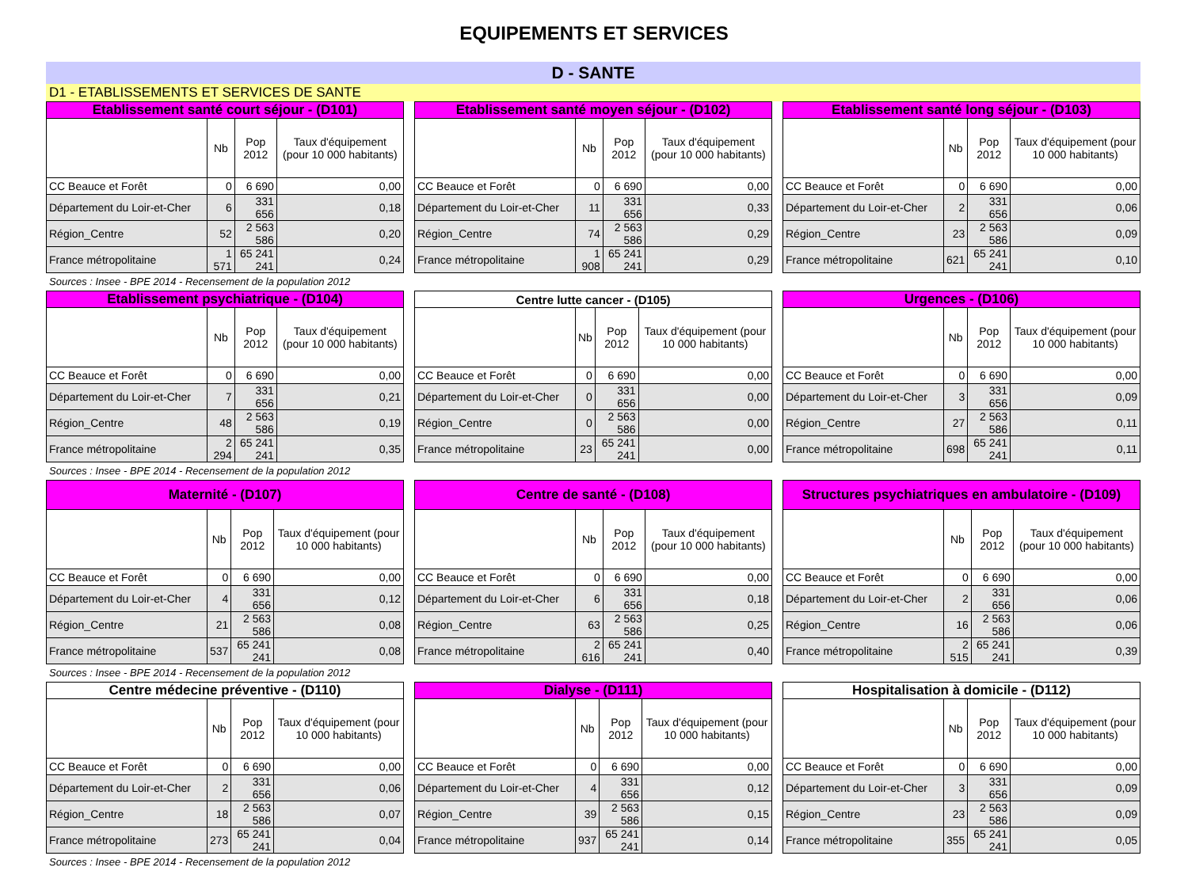EQUIPEMENTS ET SERVICES
D - SANTE
D1 - ETABLISSEMENTS ET SERVICES DE SANTE
| Etablissement santé court séjour - (D101) | | | |
| --- | --- | --- | --- |
| | Nb | Pop 2012 | Taux d'équipement (pour 10 000 habitants) |
| CC Beauce et Forêt | 0 | 6 690 | 0,00 |
| Département du Loir-et-Cher | 6 | 331 656 | 0,18 |
| Région_Centre | 52 | 2 563 586 | 0,20 |
| France métropolitaine | 1 571 | 65 241 241 | 0,24 |
| Etablissement santé moyen séjour - (D102) | | | |
| --- | --- | --- | --- |
| | Nb | Pop 2012 | Taux d'équipement (pour 10 000 habitants) |
| CC Beauce et Forêt | 0 | 6 690 | 0,00 |
| Département du Loir-et-Cher | 11 | 331 656 | 0,33 |
| Région_Centre | 74 | 2 563 586 | 0,29 |
| France métropolitaine | 1 908 | 65 241 241 | 0,29 |
| Etablissement santé long séjour - (D103) | | | |
| --- | --- | --- | --- |
| | Nb | Pop 2012 | Taux d'équipement (pour 10 000 habitants) |
| CC Beauce et Forêt | 0 | 6 690 | 0,00 |
| Département du Loir-et-Cher | 2 | 331 656 | 0,06 |
| Région_Centre | 23 | 2 563 586 | 0,09 |
| France métropolitaine | 621 | 65 241 241 | 0,10 |
Sources : Insee - BPE 2014 - Recensement de la population 2012
| Etablissement psychiatrique - (D104) | | | |
| --- | --- | --- | --- |
| | Nb | Pop 2012 | Taux d'équipement (pour 10 000 habitants) |
| CC Beauce et Forêt | 0 | 6 690 | 0,00 |
| Département du Loir-et-Cher | 7 | 331 656 | 0,21 |
| Région_Centre | 48 | 2 563 586 | 0,19 |
| France métropolitaine | 2 294 | 65 241 241 | 0,35 |
| Centre lutte cancer - (D105) | | | |
| --- | --- | --- | --- |
| | Nb | Pop 2012 | Taux d'équipement (pour 10 000 habitants) |
| CC Beauce et Forêt | 0 | 6 690 | 0,00 |
| Département du Loir-et-Cher | 0 | 331 656 | 0,00 |
| Région_Centre | 0 | 2 563 586 | 0,00 |
| France métropolitaine | 23 | 65 241 241 | 0,00 |
| Urgences - (D106) | | | |
| --- | --- | --- | --- |
| | Nb | Pop 2012 | Taux d'équipement (pour 10 000 habitants) |
| CC Beauce et Forêt | 0 | 6 690 | 0,00 |
| Département du Loir-et-Cher | 3 | 331 656 | 0,09 |
| Région_Centre | 27 | 2 563 586 | 0,11 |
| France métropolitaine | 698 | 65 241 241 | 0,11 |
Sources : Insee - BPE 2014 - Recensement de la population 2012
| Maternité - (D107) | | | |
| --- | --- | --- | --- |
| | Nb | Pop 2012 | Taux d'équipement (pour 10 000 habitants) |
| CC Beauce et Forêt | 0 | 6 690 | 0,00 |
| Département du Loir-et-Cher | 4 | 331 656 | 0,12 |
| Région_Centre | 21 | 2 563 586 | 0,08 |
| France métropolitaine | 537 | 65 241 241 | 0,08 |
| Centre de santé - (D108) | | | |
| --- | --- | --- | --- |
| | Nb | Pop 2012 | Taux d'équipement (pour 10 000 habitants) |
| CC Beauce et Forêt | 0 | 6 690 | 0,00 |
| Département du Loir-et-Cher | 6 | 331 656 | 0,18 |
| Région_Centre | 63 | 2 563 586 | 0,25 |
| France métropolitaine | 2 616 | 65 241 241 | 0,40 |
| Structures psychiatriques en ambulatoire - (D109) | | | |
| --- | --- | --- | --- |
| | Nb | Pop 2012 | Taux d'équipement (pour 10 000 habitants) |
| CC Beauce et Forêt | 0 | 6 690 | 0,00 |
| Département du Loir-et-Cher | 2 | 331 656 | 0,06 |
| Région_Centre | 16 | 2 563 586 | 0,06 |
| France métropolitaine | 2 515 | 65 241 241 | 0,39 |
Sources : Insee - BPE 2014 - Recensement de la population 2012
| Centre médecine préventive - (D110) | | | |
| --- | --- | --- | --- |
| | Nb | Pop 2012 | Taux d'équipement (pour 10 000 habitants) |
| CC Beauce et Forêt | 0 | 6 690 | 0,00 |
| Département du Loir-et-Cher | 2 | 331 656 | 0,06 |
| Région_Centre | 18 | 2 563 586 | 0,07 |
| France métropolitaine | 273 | 65 241 241 | 0,04 |
| Dialyse - (D111) | | | |
| --- | --- | --- | --- |
| | Nb | Pop 2012 | Taux d'équipement (pour 10 000 habitants) |
| CC Beauce et Forêt | 0 | 6 690 | 0,00 |
| Département du Loir-et-Cher | 4 | 331 656 | 0,12 |
| Région_Centre | 39 | 2 563 586 | 0,15 |
| France métropolitaine | 937 | 65 241 241 | 0,14 |
| Hospitalisation à domicile - (D112) | | | |
| --- | --- | --- | --- |
| | Nb | Pop 2012 | Taux d'équipement (pour 10 000 habitants) |
| CC Beauce et Forêt | 0 | 6 690 | 0,00 |
| Département du Loir-et-Cher | 3 | 331 656 | 0,09 |
| Région_Centre | 23 | 2 563 586 | 0,09 |
| France métropolitaine | 355 | 65 241 241 | 0,05 |
Sources : Insee - BPE 2014 - Recensement de la population 2012